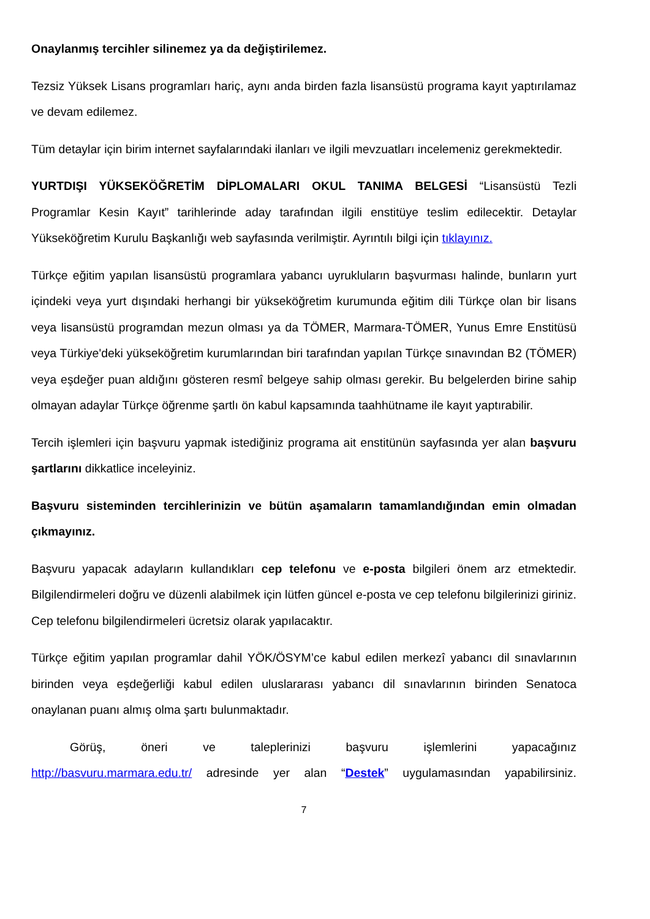Onaylanmış tercihler silinemez ya da değiştirilemez.
Tezsiz Yüksek Lisans programları hariç, aynı anda birden fazla lisansüstü programa kayıt yaptırılamaz ve devam edilemez.
Tüm detaylar için birim internet sayfalarındaki ilanları ve ilgili mevzuatları incelemeniz gerekmektedir.
YURTDIŞI YÜKSEKÖĞRETİM DİPLOMALARI OKUL TANIMA BELGESİ “Lisansüstü Tezli Programlar Kesin Kayıt” tarihlerinde aday tarafından ilgili enstitüye teslim edilecektir. Detaylar Yükseköğretim Kurulu Başkanlığı web sayfasında verilmiştir. Ayrıntılı bilgi için tıklayınız.
Türkçe eğitim yapılan lisansüstü programlara yabancı uyrukluların başvurması halinde, bunların yurt içindeki veya yurt dışındaki herhangi bir yükseköğretim kurumunda eğitim dili Türkçe olan bir lisans veya lisansüstü programdan mezun olması ya da TÖMER, Marmara-TÖMER, Yunus Emre Enstitüsü veya Türkiye'deki yükseköğretim kurumlarından biri tarafından yapılan Türkçe sınavından B2 (TÖMER) veya eşdeğer puan aldığını gösteren resmî belgeye sahip olması gerekir. Bu belgelerden birine sahip olmayan adaylar Türkçe öğrenme şartlı ön kabul kapsamında taahhütname ile kayıt yaptırabilir.
Tercih işlemleri için başvuru yapmak istediğiniz programa ait enstitünün sayfasında yer alan başvuru şartlarını dikkatlice inceleyiniz.
Başvuru sisteminden tercihlerinizin ve bütün aşamaların tamamlandığından emin olmadan çıkmayınız.
Başvuru yapacak adayların kullandıkları cep telefonu ve e-posta bilgileri önem arz etmektedir. Bilgilendirmeleri doğru ve düzenli alabilmek için lütfen güncel e-posta ve cep telefonu bilgilerinizi giriniz. Cep telefonu bilgilendirmeleri ücretsiz olarak yapılacaktır.
Türkçe eğitim yapılan programlar dahil YÖK/ÖSYM’ce kabul edilen merkezî yabancı dil sınavlarının birinden veya eşdeğerliği kabul edilen uluslararası yabancı dil sınavlarının birinden Senatoca onaylanan puanı almış olma şartı bulunmaktadır.
Görüş, öneri ve taleplerinizi başvuru işlemlerini yapacağınız
http://basvuru.marmara.edu.tr/ adresinde yer alan “Destek” uygulamasından yapabilirsiniz.
7